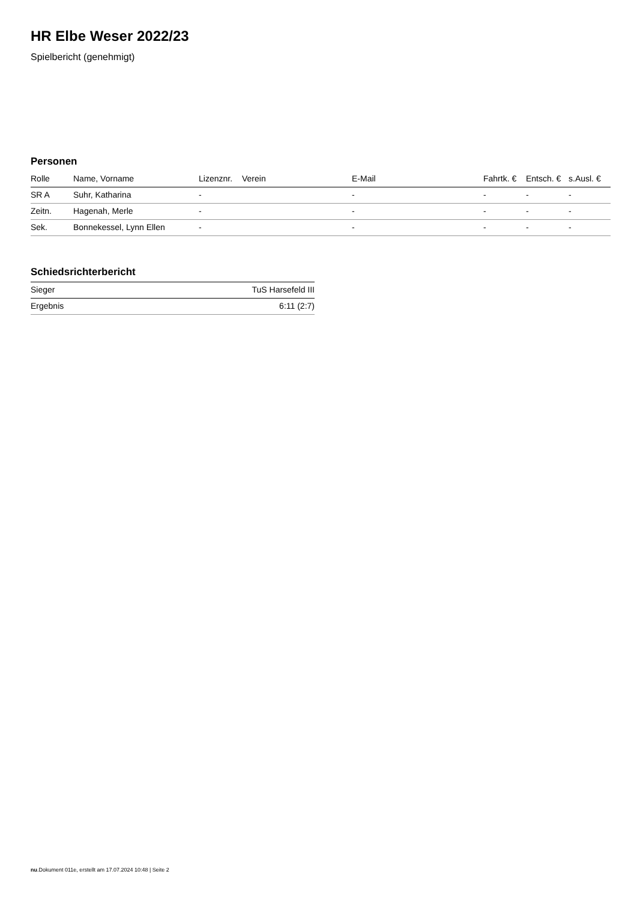HR Elbe Weser 2022/23
Spielbericht (genehmigt)
Personen
| Rolle | Name, Vorname | Lizenznr. | Verein | E-Mail | Fahrtk. € | Entsch. € | s.Ausl. € |
| --- | --- | --- | --- | --- | --- | --- | --- |
| SR A | Suhr, Katharina | - | | - | - | - | - |
| Zeitn. | Hagenah, Merle | - | | - | - | - | - |
| Sek. | Bonnekessel, Lynn Ellen | - | | - | - | - | - |
Schiedsrichterbericht
| Sieger | TuS Harsefeld III |
| Ergebnis | 6:11 (2:7) |
nu.Dokument 011e, erstellt am 17.07.2024 10:48 | Seite 2